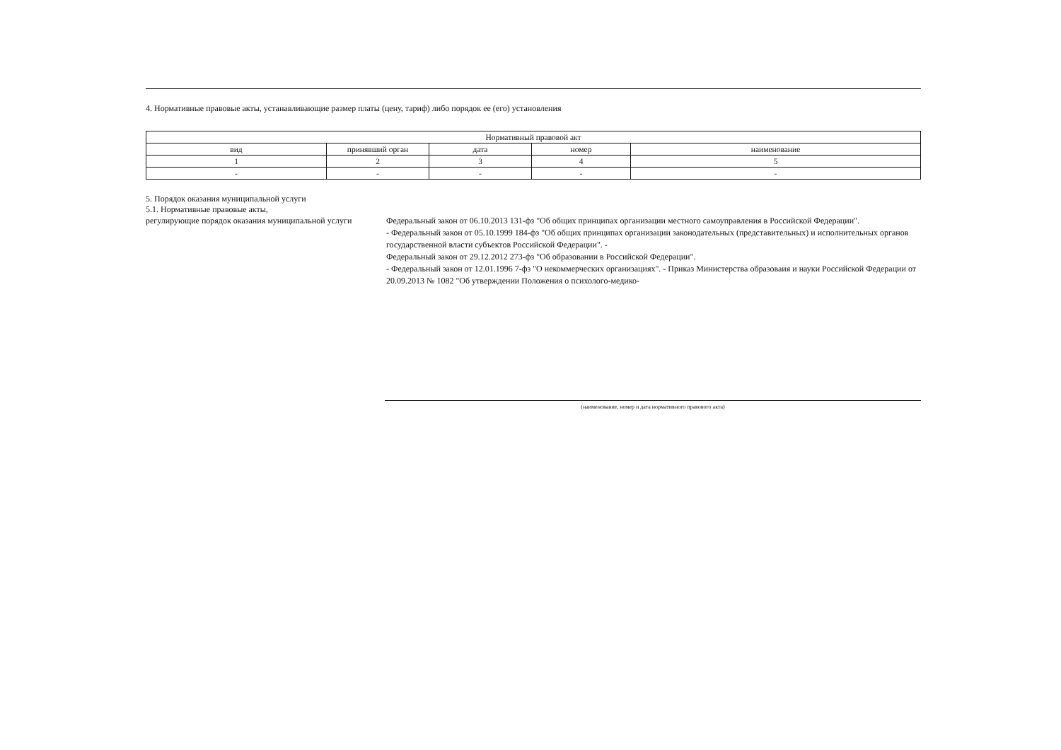4. Нормативные правовые акты, устанавливающие размер платы (цену, тариф) либо порядок ее (его) установления
| Нормативный правовой акт | | | | |
| --- | --- | --- | --- | --- |
| вид | принявший орган | дата | номер | наименование |
| 1 | 2 | 3 | 4 | 5 |
| - | - | - | - | - |
5. Порядок оказания муниципальной услуги
5.1. Нормативные правовые акты,
регулирующие порядок оказания муниципальной услуги
Федеральный закон от 06.10.2013 131-фз "Об общих принципах организации местного самоуправления в Российской Федерации".
- Федеральный закон от 05.10.1999 184-фз "Об общих принципах организации законодательных (представительных) и исполнительных органов государственной власти субъектов Российской Федерации". -
Федеральный закон от 29.12.2012 273-фз "Об образовании в Российской Федерации".
- Федеральный закон от 12.01.1996 7-фз "О некоммерческих организациях". - Приказ Министерства образоваия и науки Российской Федерации от 20.09.2013 № 1082 "Об утверждении Положения о психолого-медико-
(наименование, номер и дата нормативного правового акта)